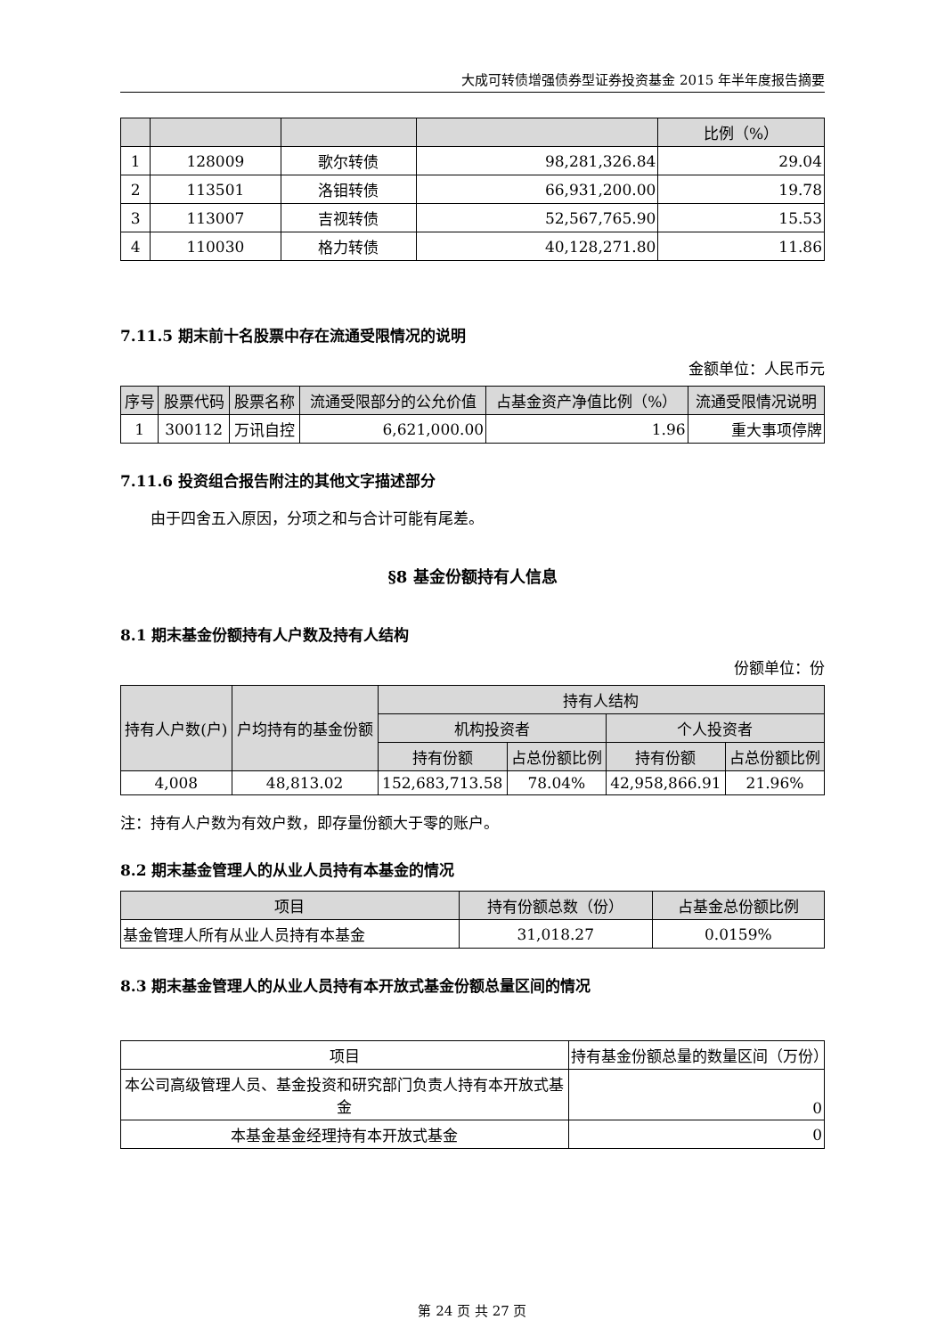大成可转债增强债券型证券投资基金 2015 年半年度报告摘要
| | | | | 比例（%） |
| --- | --- | --- | --- | --- |
| 1 | 128009 | 歌尔转债 | 98,281,326.84 | 29.04 |
| 2 | 113501 | 洛钼转债 | 66,931,200.00 | 19.78 |
| 3 | 113007 | 吉视转债 | 52,567,765.90 | 15.53 |
| 4 | 110030 | 格力转债 | 40,128,271.80 | 11.86 |
7.11.5 期末前十名股票中存在流通受限情况的说明
金额单位：人民币元
| 序号 | 股票代码 | 股票名称 | 流通受限部分的公允价值 | 占基金资产净值比例（%） | 流通受限情况说明 |
| --- | --- | --- | --- | --- | --- |
| 1 | 300112 | 万讯自控 | 6,621,000.00 | 1.96 | 重大事项停牌 |
7.11.6 投资组合报告附注的其他文字描述部分
由于四舍五入原因，分项之和与合计可能有尾差。
§8 基金份额持有人信息
8.1 期末基金份额持有人户数及持有人结构
份额单位：份
| 持有人户数(户) | 户均持有的基金份额 | 持有人结构 | | | |
| --- | --- | --- | --- | --- | --- |
| | | 机构投资者 | | 个人投资者 | |
| | | 持有份额 | 占总份额比例 | 持有份额 | 占总份额比例 |
| 4,008 | 48,813.02 | 152,683,713.58 | 78.04% | 42,958,866.91 | 21.96% |
注：持有人户数为有效户数，即存量份额大于零的账户。
8.2 期末基金管理人的从业人员持有本基金的情况
| 项目 | 持有份额总数（份） | 占基金总份额比例 |
| --- | --- | --- |
| 基金管理人所有从业人员持有本基金 | 31,018.27 | 0.0159% |
8.3 期末基金管理人的从业人员持有本开放式基金份额总量区间的情况
| 项目 | 持有基金份额总量的数量区间（万份） |
| 本公司高级管理人员、基金投资和研究部门负责人持有本开放式基金 | 0 |
| 本基金基金经理持有本开放式基金 | 0 |
第 24 页 共 27 页